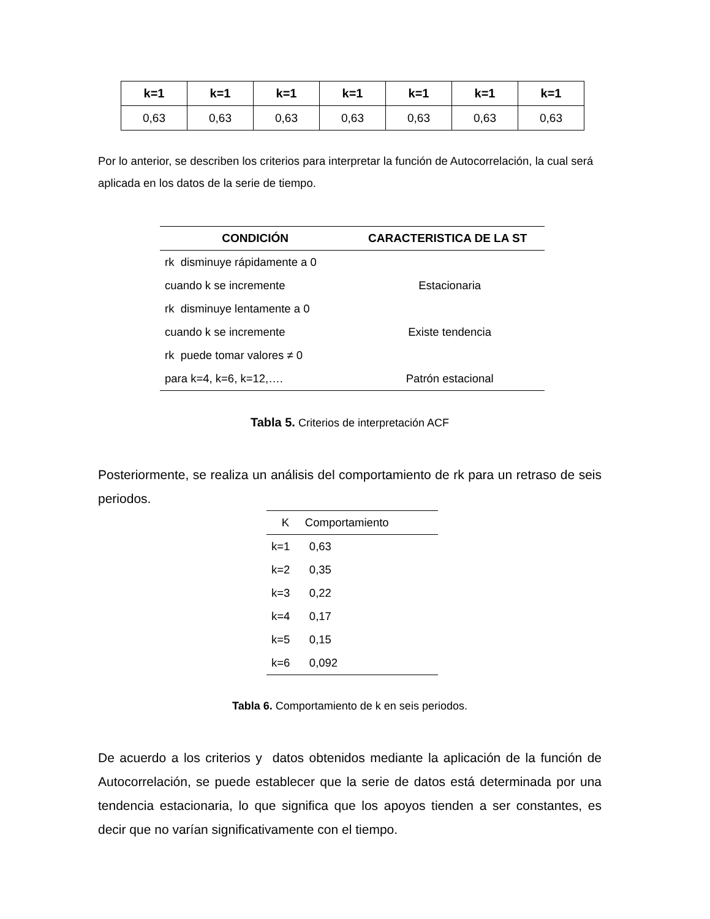| k=1 | k=1 | k=1 | k=1 | k=1 | k=1 | k=1 |
| --- | --- | --- | --- | --- | --- | --- |
| 0,63 | 0,63 | 0,63 | 0,63 | 0,63 | 0,63 | 0,63 |
Por lo anterior, se describen los criterios para interpretar la función de Autocorrelación, la cual será aplicada en los datos de la serie de tiempo.
| CONDICIÓN | CARACTERISTICA DE LA ST |
| --- | --- |
| rk disminuye rápidamente a 0 | |
| cuando k se incremente | Estacionaria |
| rk disminuye lentamente a 0 | |
| cuando k se incremente | Existe tendencia |
| rk puede tomar valores ≠ 0 | |
| para k=4, k=6, k=12,…. | Patrón estacional |
Tabla 5. Criterios de interpretación ACF
Posteriormente, se realiza un análisis del comportamiento de rk para un retraso de seis periodos.
| K | Comportamiento |
| --- | --- |
| k=1 | 0,63 |
| k=2 | 0,35 |
| k=3 | 0,22 |
| k=4 | 0,17 |
| k=5 | 0,15 |
| k=6 | 0,092 |
Tabla 6. Comportamiento de k en seis periodos.
De acuerdo a los criterios y datos obtenidos mediante la aplicación de la función de Autocorrelación, se puede establecer que la serie de datos está determinada por una tendencia estacionaria, lo que significa que los apoyos tienden a ser constantes, es decir que no varían significativamente con el tiempo.